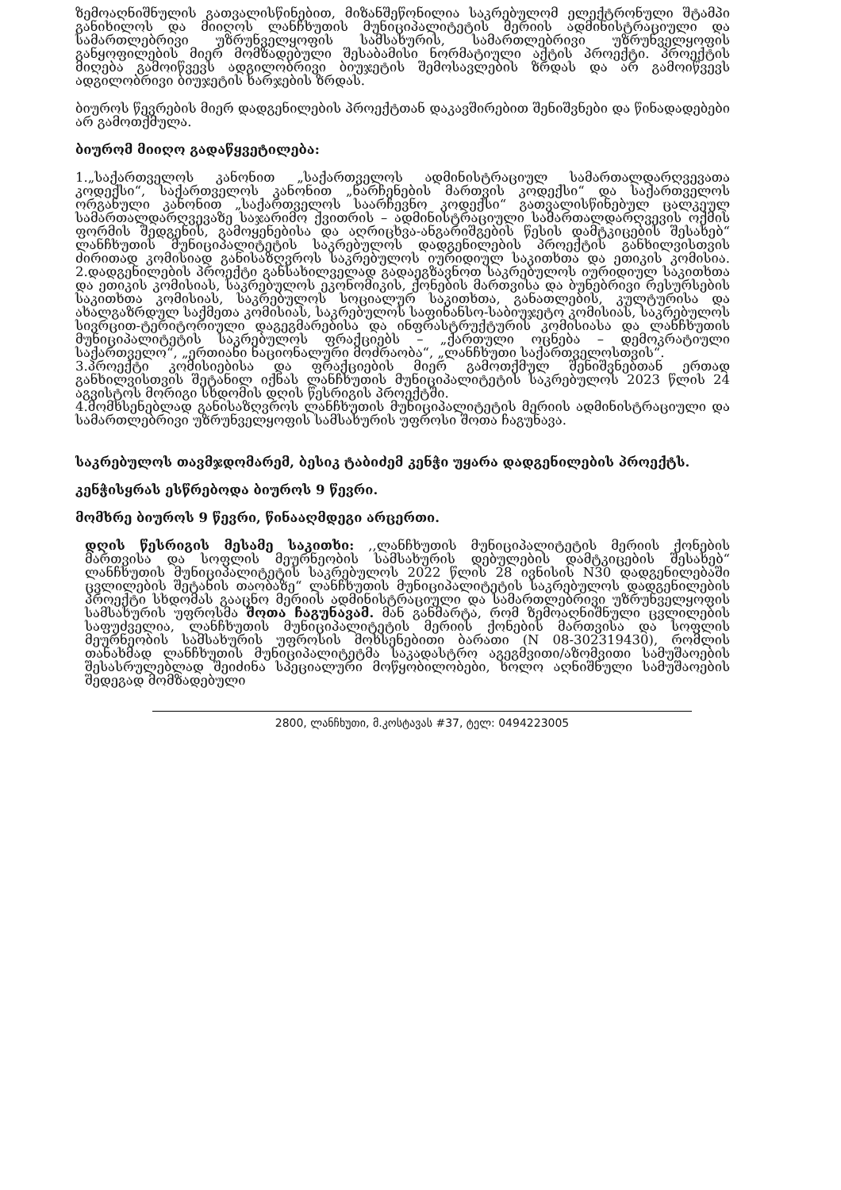ზემოაღნიშნულის გათვალისწინებით, მიზანშეწონილია საკრებულომ ელექტრონული შტამპი განიხილოს და მიიღოს ლანჩხუთის მუნიციპალიტეტის მერიის ადმინისტრაციული და სამართლებრივი უზრუნველყოფის სამსახურის, სამართლებრივი უზრუნველყოფის განყოფილების მიერ მომზადებული შესაბამისი ნორმატიული აქტის პროექტი. პროექტის მიღება გამოიწვევს ადგილობრივი ბიუჯეტის შემოსავლების ზრდას და არ გამოიწვევს ადგილობრივი ბიუჯეტის ხარჯების ზრდას.
ბიუროს წევრების მიერ დადგენილების პროექტთან დაკავშირებით შენიშვნები და წინადადებები არ გამოთქმულა.
ბიურომ მიიღო გადაწყვეტილება:
1.„საქართველოს კანონით „საქართველოს ადმინისტრაციულ სამართალდარღვევათა კოდექსი“, საქართველოს კანონით „ნარჩენების მართვის კოდექსი“ და საქართველოს ორგანული კანონით „საქართველოს საარჩევნო კოდექსი“ გათვალისწინებულ ცალკეულ სამართალდარღვევაზე საჯარიმო ქვითრის – ადმინისტრაციული სამართალდარღვევის ოქმის ფორმის შედგენის, გამოყენებისა და აღრიცხვა-ანგარიშგების წესის დამტკიცების შესახებ“ ლანჩხუთის მუნიციპალიტეტის საკრებულოს დადგენილების პროექტის განხილვისთვის ძირითად კომისიად განისაზღვროს საკრებულოს იურიდიულ საკითხთა და ეთიკის კომისია. 2.დადგენილების პროექტი განსახილველად გადაეგზავნოთ საკრებულოს იურიდიულ საკითხთა და ეთიკის კომისიას, საკრებულოს ეკონომიკის, ქონების მართვისა და ბუნებრივი რესურსების საკითხთა კომისიას, საკრებულოს სოციალურ საკითხთა, განათლების, კულტურისა და ახალგაზრდულ საქმეთა კომისიას, საკრებულოს საფინანსო-საბიუჯეტო კომისიას, საკრებულოს სივრცით-ტერიტორიული დაგეგმარებისა და ინფრასტრუქტურის კომისიასა და ლანჩხუთის მუნიციპალიტეტის საკრებულოს ფრაქციებს – „ქართული ოცნება – დემოკრატიული საქართველო“, „ერთიანი ნაციონალური მოძრაობა“, „ლანჩხუთი საქართველოსთვის“.
3.პროექტი კომისიებისა და ფრაქციების მიერ გამოთქმულ შენიშვნებთან ერთად განხილვისთვის შეტანილ იქნას ლანჩხუთის მუნიციპალიტეტის საკრებულოს 2023 წლის 24 აგვისტოს მორიგი სხდომის დღის წესრიგის პროექტში.
4.მომხსენებლად განისაზღვროს ლანჩხუთის მუნიციპალიტეტის მერიის ადმინისტრაციული და სამართლებრივი უზრუნველყოფის სამსახურის უფროსი შოთა ჩაგუნავა.
საკრებულოს თავმჯდომარემ, ბესიკ ტაბიძემ კენჭი უყარა დადგენილების პროექტს.
კენჭისყრას ესწრებოდა ბიუროს 9 წევრი.
მომხრე ბიუროს 9 წევრი, წინააღმდეგი არცერთი.
დღის წესრიგის მესამე საკითხი: ,,ლანჩხუთის მუნიციპალიტეტის მერიის ქონების მართვისა და სოფლის მეურნეობის სამსახურის დებულების დამტკიცების შესახებ“ ლანჩხუთის მუნიციპალიტეტის საკრებულოს 2022 წლის 28 ივნისის N30 დადგენილებაში ცვლილების შეტანის თაობაზე“ ლანჩხუთის მუნიციპალიტეტის საკრებულოს დადგენილების პროექტი სხდომას გააცნო მერიის ადმინისტრაციული და სამართლებრივი უზრუნველყოფის სამსახურის უფროსმა შოთა ჩაგუნავამ. მან განმარტა, რომ ზემოაღნიშნული ცვლილების საფუძველია, ლანჩხუთის მუნიციპალიტეტის მერიის ქონების მართვისა და სოფლის მეურნეობის სამსახურის უფროსის მოხსენებითი ბარათი (N 08-302319430), რომლის თანახმად ლანჩხუთის მუნიციპალიტეტმა საკადასტრო აგეგმვითი/აზომვითი სამუშაოების შესასრულებლად შეიძინა სპეციალური მოწყობილობები, ხოლო აღნიშნული სამუშაოების შედეგად მომზადებული
2800, ლანჩხუთი, მ.კოსტავას #37, ტელ: 0494223005